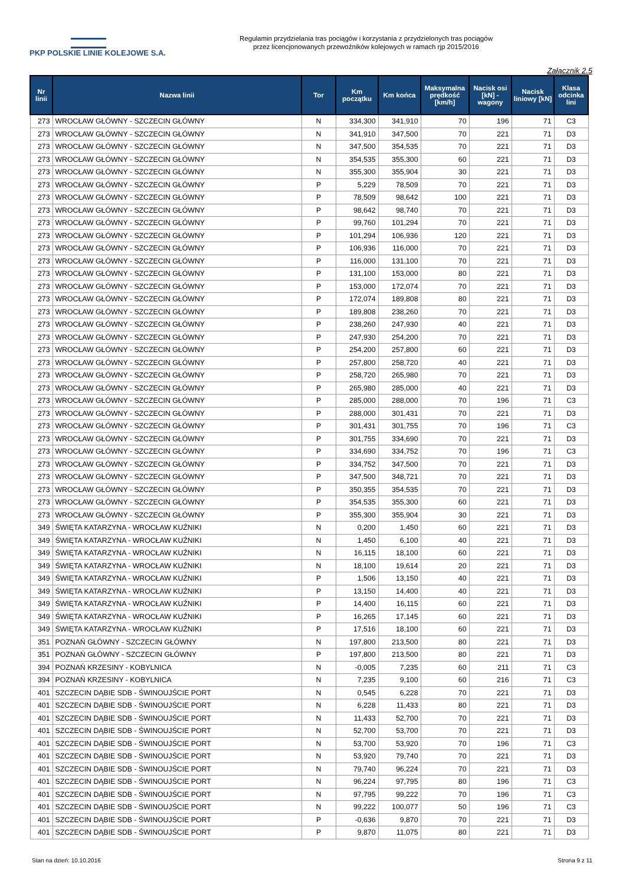PKP POLSKIE LINIE KOLEJOWE S.A.
Regulamin przydzielania tras pociągów i korzystania z przydzielonych tras pociągów
przez licencjonowanych przewoźników kolejowych w ramach rjp 2015/2016
Załącznik 2.5
| Nr linii | Nazwa linii | Tor | Km początku | Km końca | Maksymalna prędkość [km/h] | Nacisk osi [kN] - wagony | Nacisk liniowy [kN] | Klasa odcinka lini |
| --- | --- | --- | --- | --- | --- | --- | --- | --- |
| 273 | WROCŁAW GŁÓWNY - SZCZECIN GŁÓWNY | N | 334,300 | 341,910 | 70 | 196 | 71 | C3 |
| 273 | WROCŁAW GŁÓWNY - SZCZECIN GŁÓWNY | N | 341,910 | 347,500 | 70 | 221 | 71 | D3 |
| 273 | WROCŁAW GŁÓWNY - SZCZECIN GŁÓWNY | N | 347,500 | 354,535 | 70 | 221 | 71 | D3 |
| 273 | WROCŁAW GŁÓWNY - SZCZECIN GŁÓWNY | N | 354,535 | 355,300 | 60 | 221 | 71 | D3 |
| 273 | WROCŁAW GŁÓWNY - SZCZECIN GŁÓWNY | N | 355,300 | 355,904 | 30 | 221 | 71 | D3 |
| 273 | WROCŁAW GŁÓWNY - SZCZECIN GŁÓWNY | P | 5,229 | 78,509 | 70 | 221 | 71 | D3 |
| 273 | WROCŁAW GŁÓWNY - SZCZECIN GŁÓWNY | P | 78,509 | 98,642 | 100 | 221 | 71 | D3 |
| 273 | WROCŁAW GŁÓWNY - SZCZECIN GŁÓWNY | P | 98,642 | 98,740 | 70 | 221 | 71 | D3 |
| 273 | WROCŁAW GŁÓWNY - SZCZECIN GŁÓWNY | P | 99,760 | 101,294 | 70 | 221 | 71 | D3 |
| 273 | WROCŁAW GŁÓWNY - SZCZECIN GŁÓWNY | P | 101,294 | 106,936 | 120 | 221 | 71 | D3 |
| 273 | WROCŁAW GŁÓWNY - SZCZECIN GŁÓWNY | P | 106,936 | 116,000 | 70 | 221 | 71 | D3 |
| 273 | WROCŁAW GŁÓWNY - SZCZECIN GŁÓWNY | P | 116,000 | 131,100 | 70 | 221 | 71 | D3 |
| 273 | WROCŁAW GŁÓWNY - SZCZECIN GŁÓWNY | P | 131,100 | 153,000 | 80 | 221 | 71 | D3 |
| 273 | WROCŁAW GŁÓWNY - SZCZECIN GŁÓWNY | P | 153,000 | 172,074 | 70 | 221 | 71 | D3 |
| 273 | WROCŁAW GŁÓWNY - SZCZECIN GŁÓWNY | P | 172,074 | 189,808 | 80 | 221 | 71 | D3 |
| 273 | WROCŁAW GŁÓWNY - SZCZECIN GŁÓWNY | P | 189,808 | 238,260 | 70 | 221 | 71 | D3 |
| 273 | WROCŁAW GŁÓWNY - SZCZECIN GŁÓWNY | P | 238,260 | 247,930 | 40 | 221 | 71 | D3 |
| 273 | WROCŁAW GŁÓWNY - SZCZECIN GŁÓWNY | P | 247,930 | 254,200 | 70 | 221 | 71 | D3 |
| 273 | WROCŁAW GŁÓWNY - SZCZECIN GŁÓWNY | P | 254,200 | 257,800 | 60 | 221 | 71 | D3 |
| 273 | WROCŁAW GŁÓWNY - SZCZECIN GŁÓWNY | P | 257,800 | 258,720 | 40 | 221 | 71 | D3 |
| 273 | WROCŁAW GŁÓWNY - SZCZECIN GŁÓWNY | P | 258,720 | 265,980 | 70 | 221 | 71 | D3 |
| 273 | WROCŁAW GŁÓWNY - SZCZECIN GŁÓWNY | P | 265,980 | 285,000 | 40 | 221 | 71 | D3 |
| 273 | WROCŁAW GŁÓWNY - SZCZECIN GŁÓWNY | P | 285,000 | 288,000 | 70 | 196 | 71 | C3 |
| 273 | WROCŁAW GŁÓWNY - SZCZECIN GŁÓWNY | P | 288,000 | 301,431 | 70 | 221 | 71 | D3 |
| 273 | WROCŁAW GŁÓWNY - SZCZECIN GŁÓWNY | P | 301,431 | 301,755 | 70 | 196 | 71 | C3 |
| 273 | WROCŁAW GŁÓWNY - SZCZECIN GŁÓWNY | P | 301,755 | 334,690 | 70 | 221 | 71 | D3 |
| 273 | WROCŁAW GŁÓWNY - SZCZECIN GŁÓWNY | P | 334,690 | 334,752 | 70 | 196 | 71 | C3 |
| 273 | WROCŁAW GŁÓWNY - SZCZECIN GŁÓWNY | P | 334,752 | 347,500 | 70 | 221 | 71 | D3 |
| 273 | WROCŁAW GŁÓWNY - SZCZECIN GŁÓWNY | P | 347,500 | 348,721 | 70 | 221 | 71 | D3 |
| 273 | WROCŁAW GŁÓWNY - SZCZECIN GŁÓWNY | P | 350,355 | 354,535 | 70 | 221 | 71 | D3 |
| 273 | WROCŁAW GŁÓWNY - SZCZECIN GŁÓWNY | P | 354,535 | 355,300 | 60 | 221 | 71 | D3 |
| 273 | WROCŁAW GŁÓWNY - SZCZECIN GŁÓWNY | P | 355,300 | 355,904 | 30 | 221 | 71 | D3 |
| 349 | ŚWIĘTA KATARZYNA - WROCŁAW KUŹNIKI | N | 0,200 | 1,450 | 60 | 221 | 71 | D3 |
| 349 | ŚWIĘTA KATARZYNA - WROCŁAW KUŹNIKI | N | 1,450 | 6,100 | 40 | 221 | 71 | D3 |
| 349 | ŚWIĘTA KATARZYNA - WROCŁAW KUŹNIKI | N | 16,115 | 18,100 | 60 | 221 | 71 | D3 |
| 349 | ŚWIĘTA KATARZYNA - WROCŁAW KUŹNIKI | N | 18,100 | 19,614 | 20 | 221 | 71 | D3 |
| 349 | ŚWIĘTA KATARZYNA - WROCŁAW KUŹNIKI | P | 1,506 | 13,150 | 40 | 221 | 71 | D3 |
| 349 | ŚWIĘTA KATARZYNA - WROCŁAW KUŹNIKI | P | 13,150 | 14,400 | 40 | 221 | 71 | D3 |
| 349 | ŚWIĘTA KATARZYNA - WROCŁAW KUŹNIKI | P | 14,400 | 16,115 | 60 | 221 | 71 | D3 |
| 349 | ŚWIĘTA KATARZYNA - WROCŁAW KUŹNIKI | P | 16,265 | 17,145 | 60 | 221 | 71 | D3 |
| 349 | ŚWIĘTA KATARZYNA - WROCŁAW KUŹNIKI | P | 17,516 | 18,100 | 60 | 221 | 71 | D3 |
| 351 | POZNAŃ GŁÓWNY - SZCZECIN GŁÓWNY | N | 197,800 | 213,500 | 80 | 221 | 71 | D3 |
| 351 | POZNAŃ GŁÓWNY - SZCZECIN GŁÓWNY | P | 197,800 | 213,500 | 80 | 221 | 71 | D3 |
| 394 | POZNAŃ KRZESINY - KOBYLNICA | N | -0,005 | 7,235 | 60 | 211 | 71 | C3 |
| 394 | POZNAŃ KRZESINY - KOBYLNICA | N | 7,235 | 9,100 | 60 | 216 | 71 | C3 |
| 401 | SZCZECIN DĄBIE SDB - ŚWINOUJŚCIE PORT | N | 0,545 | 6,228 | 70 | 221 | 71 | D3 |
| 401 | SZCZECIN DĄBIE SDB - ŚWINOUJŚCIE PORT | N | 6,228 | 11,433 | 80 | 221 | 71 | D3 |
| 401 | SZCZECIN DĄBIE SDB - ŚWINOUJŚCIE PORT | N | 11,433 | 52,700 | 70 | 221 | 71 | D3 |
| 401 | SZCZECIN DĄBIE SDB - ŚWINOUJŚCIE PORT | N | 52,700 | 53,700 | 70 | 221 | 71 | D3 |
| 401 | SZCZECIN DĄBIE SDB - ŚWINOUJŚCIE PORT | N | 53,700 | 53,920 | 70 | 196 | 71 | C3 |
| 401 | SZCZECIN DĄBIE SDB - ŚWINOUJŚCIE PORT | N | 53,920 | 79,740 | 70 | 221 | 71 | D3 |
| 401 | SZCZECIN DĄBIE SDB - ŚWINOUJŚCIE PORT | N | 79,740 | 96,224 | 70 | 221 | 71 | D3 |
| 401 | SZCZECIN DĄBIE SDB - ŚWINOUJŚCIE PORT | N | 96,224 | 97,795 | 80 | 196 | 71 | C3 |
| 401 | SZCZECIN DĄBIE SDB - ŚWINOUJŚCIE PORT | N | 97,795 | 99,222 | 70 | 196 | 71 | C3 |
| 401 | SZCZECIN DĄBIE SDB - ŚWINOUJŚCIE PORT | N | 99,222 | 100,077 | 50 | 196 | 71 | C3 |
| 401 | SZCZECIN DĄBIE SDB - ŚWINOUJŚCIE PORT | P | -0,636 | 9,870 | 70 | 221 | 71 | D3 |
| 401 | SZCZECIN DĄBIE SDB - ŚWINOUJŚCIE PORT | P | 9,870 | 11,075 | 80 | 221 | 71 | D3 |
Stan na dzień: 10.10.2016 Strona 9 z 11